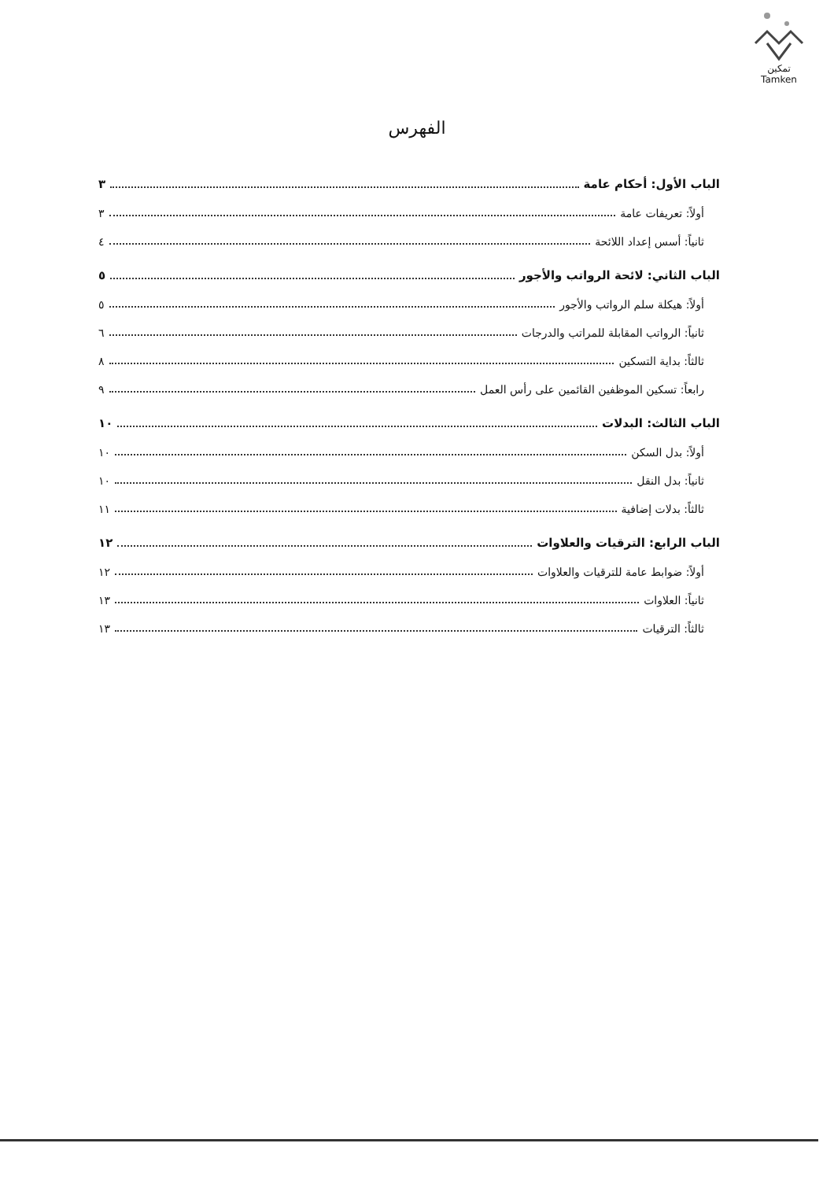تمكين
Tamken
الفهرس
الباب الأول: أحكام عامة ٣
أولاً: تعريفات عامة ٣
ثانياً: أسس إعداد اللائحة ٤
الباب الثاني: لائحة الرواتب والأجور ٥
أولاً: هيكلة سلم الرواتب والأجور ٥
ثانياً: الرواتب المقابلة للمراتب والدرجات ٦
ثالثاً: بداية التسكين ٨
رابعاً: تسكين الموظفين القائمين على رأس العمل ٩
الباب الثالث: البدلات ١٠
أولاً: بدل السكن ١٠
ثانياً: بدل النقل ١٠
ثالثاً: بدلات إضافية ١١
الباب الرابع: الترقيات والعلاوات ١٢
أولاً: ضوابط عامة للترقيات والعلاوات ١٢
ثانياً: العلاوات ١٣
ثالثاً: الترقيات ١٣